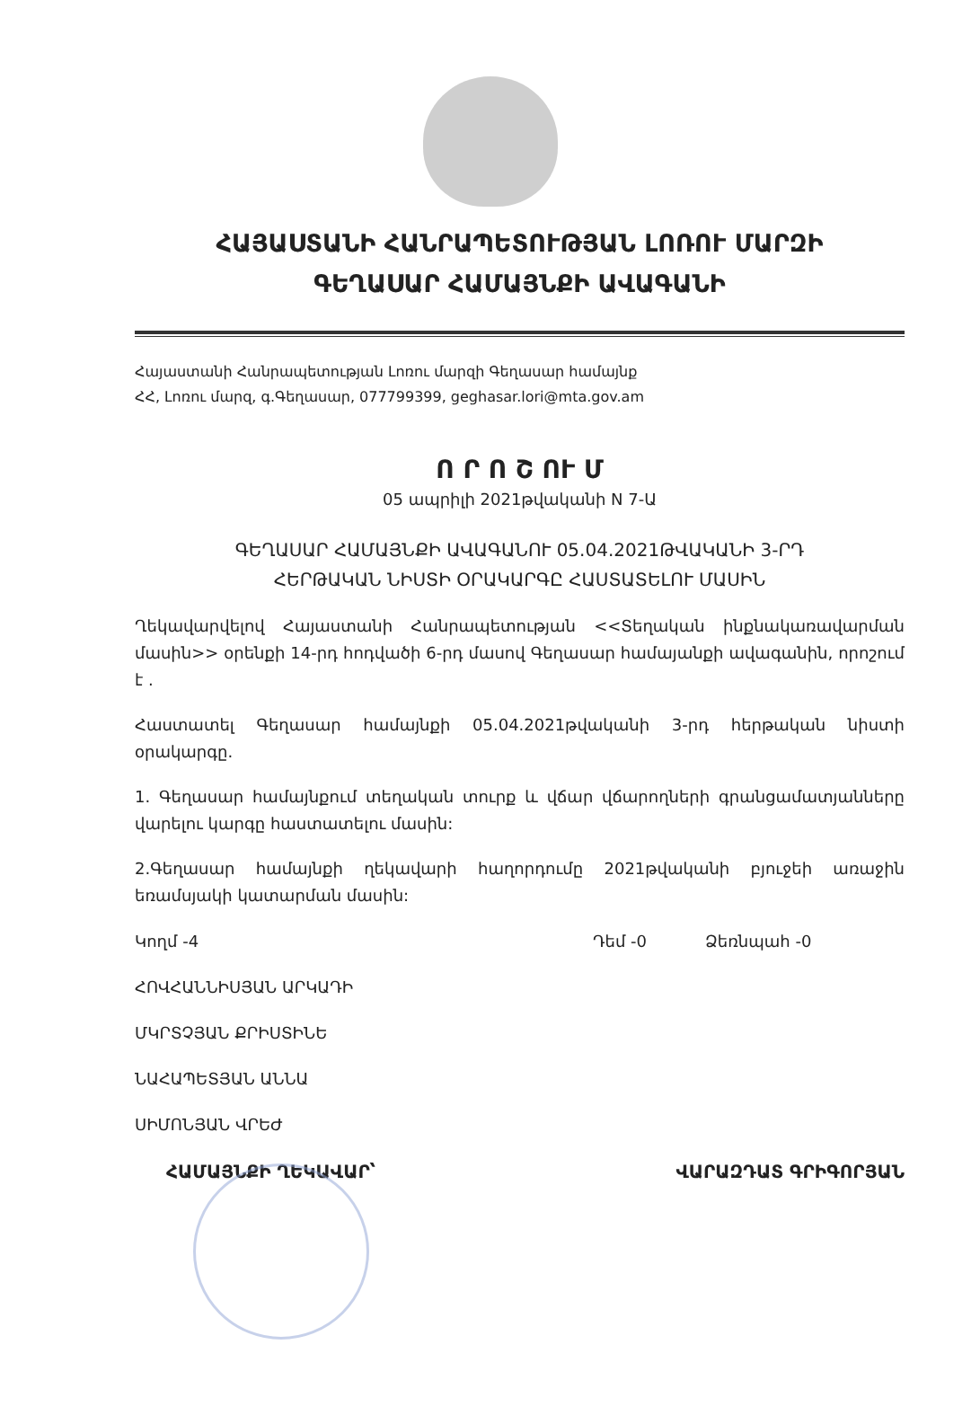ՀԱՅԱՍՏԱՆԻ ՀԱՆՐԱՊԵՏՈՒԹՅԱՆ ԼՈՌՈՒ ՄԱՐԶԻ
ԳԵՂԱՍԱՐ ՀԱՄԱՅՆՔԻ ԱՎԱԳԱՆԻ
Հայաստանի Հանրապետության Լոռու մարզի Գեղասար համայնք
ՀՀ, Լոռու մարզ, գ.Գեղասար, 077799399, geghasar.lori@mta.gov.am
Ո Ր Ո Շ ՈՒ Մ
05 ապրիլի 2021թվականի N 7-Ա
ԳԵՂԱՍԱՐ ՀԱՄԱՅՆՔԻ ԱՎԱԳԱՆՈՒ 05.04.2021ԹՎԱԿԱՆԻ 3-ՐԴ
ՀԵՐԹԱԿԱՆ ՆԻՍՏԻ ՕՐԱԿԱՐԳԸ ՀԱՍՏԱՏԵԼՈՒ ՄԱՍԻՆ
Ղեկավարվելով Հայաստանի Հանրապետության <<Տեղական ինքնակառավարման մասին>> օրենքի 14-րդ հոդվածի 6-րդ մասով Գեղասար համայանքի ավագանին, որոշում է .
Հաստատել Գեղասար համայնքի 05.04.2021թվականի 3-րդ հերթական նիստի օրակարգը.
1. Գեղասար համայնքում տեղական տուրք և վճար վճարողների գրանցամատյանները վարելու կարգը հաստատելու մասին:
2.Գեղասար համայնքի ղեկավարի հաղորդումը 2021թվականի բյուջեի առաջին եռամսյակի կատարման մասին:
Կողմ -4 Դեմ -0 Ձեռնպահ -0
ՀՈՎՀԱՆՆԻՍՅԱՆ ԱՐԿԱԴԻ
ՄԿՐՏՉՅԱՆ ՔՐԻՍՏԻՆԵ
ՆԱՀԱՊԵՏՅԱՆ ԱՆՆԱ
ՍԻՄՈՆՅԱՆ ՎՐԵԺ
ՀԱՄԱՅՆՔԻ ՂԵԿԱՎԱՐ՝ ՎԱՐԱԶԴԱՏ ԳՐԻԳՈՐՅԱՆ